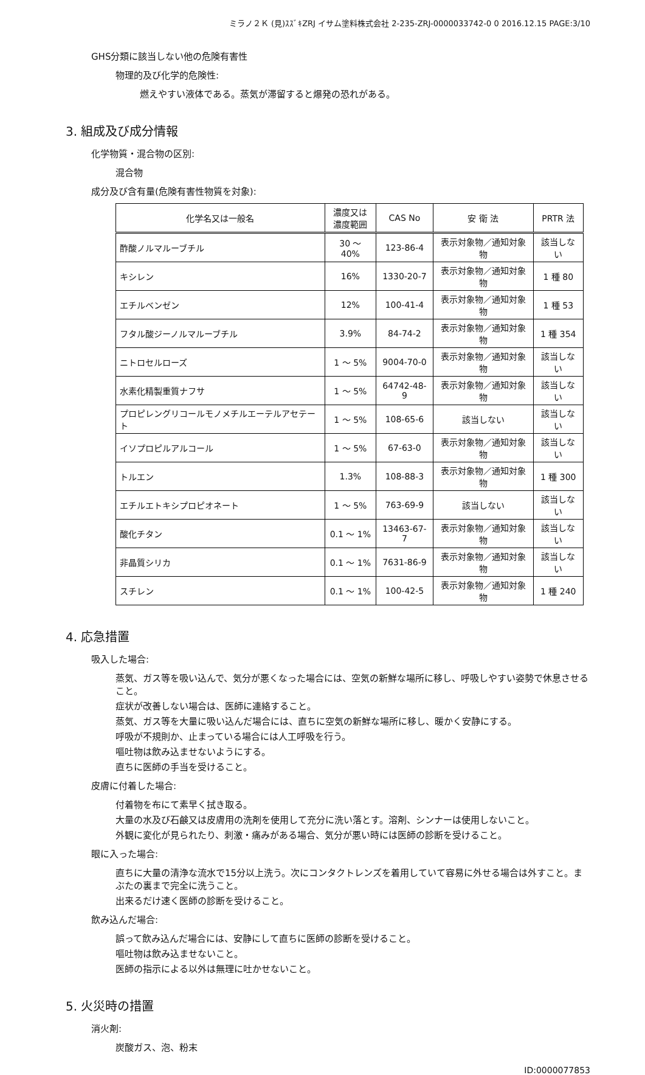ミラノ２Ｋ (見)ｽｽﾞｷZRJ イサム塗料株式会社 2-235-ZRJ-0000033742-0 0 2016.12.15 PAGE:3/10
GHS分類に該当しない他の危険有害性
物理的及び化学的危険性:
燃えやすい液体である。蒸気が滞留すると爆発の恐れがある。
3. 組成及び成分情報
化学物質・混合物の区別:
混合物
成分及び含有量(危険有害性物質を対象):
| 化学名又は一般名 | 濃度又は 濃度範囲 | CAS No | 安 衛 法 | PRTR 法 |
| --- | --- | --- | --- | --- |
| 酢酸ノルマルーブチル | 30 ～ 40% | 123-86-4 | 表示対象物／通知対象物 | 該当しない |
| キシレン | 16% | 1330-20-7 | 表示対象物／通知対象物 | 1 種 80 |
| エチルベンゼン | 12% | 100-41-4 | 表示対象物／通知対象物 | 1 種 53 |
| フタル酸ジーノルマルーブチル | 3.9% | 84-74-2 | 表示対象物／通知対象物 | 1 種 354 |
| ニトロセルローズ | 1 ～ 5% | 9004-70-0 | 表示対象物／通知対象物 | 該当しない |
| 水素化精製重質ナフサ | 1 ～ 5% | 64742-48-9 | 表示対象物／通知対象物 | 該当しない |
| プロピレングリコールモノメチルエーテルアセテート | 1 ～ 5% | 108-65-6 | 該当しない | 該当しない |
| イソプロピルアルコール | 1 ～ 5% | 67-63-0 | 表示対象物／通知対象物 | 該当しない |
| トルエン | 1.3% | 108-88-3 | 表示対象物／通知対象物 | 1 種 300 |
| エチルエトキシプロピオネート | 1 ～ 5% | 763-69-9 | 該当しない | 該当しない |
| 酸化チタン | 0.1 ～ 1% | 13463-67-7 | 表示対象物／通知対象物 | 該当しない |
| 非晶質シリカ | 0.1 ～ 1% | 7631-86-9 | 表示対象物／通知対象物 | 該当しない |
| スチレン | 0.1 ～ 1% | 100-42-5 | 表示対象物／通知対象物 | 1 種 240 |
4. 応急措置
吸入した場合:
蒸気、ガス等を吸い込んで、気分が悪くなった場合には、空気の新鮮な場所に移し、呼吸しやすい姿勢で休息させること。
症状が改善しない場合は、医師に連絡すること。
蒸気、ガス等を大量に吸い込んだ場合には、直ちに空気の新鮮な場所に移し、暖かく安静にする。
呼吸が不規則か、止まっている場合には人工呼吸を行う。
嘔吐物は飲み込ませないようにする。
直ちに医師の手当を受けること。
皮膚に付着した場合:
付着物を布にて素早く拭き取る。
大量の水及び石鹸又は皮膚用の洗剤を使用して充分に洗い落とす。溶剤、シンナーは使用しないこと。
外観に変化が見られたり、刺激・痛みがある場合、気分が悪い時には医師の診断を受けること。
眼に入った場合:
直ちに大量の清浄な流水で15分以上洗う。次にコンタクトレンズを着用していて容易に外せる場合は外すこと。まぶたの裏まで完全に洗うこと。
出来るだけ速く医師の診断を受けること。
飲み込んだ場合:
誤って飲み込んだ場合には、安静にして直ちに医師の診断を受けること。
嘔吐物は飲み込ませないこと。
医師の指示による以外は無理に吐かせないこと。
5. 火災時の措置
消火剤:
炭酸ガス、泡、粉末
ID:0000077853